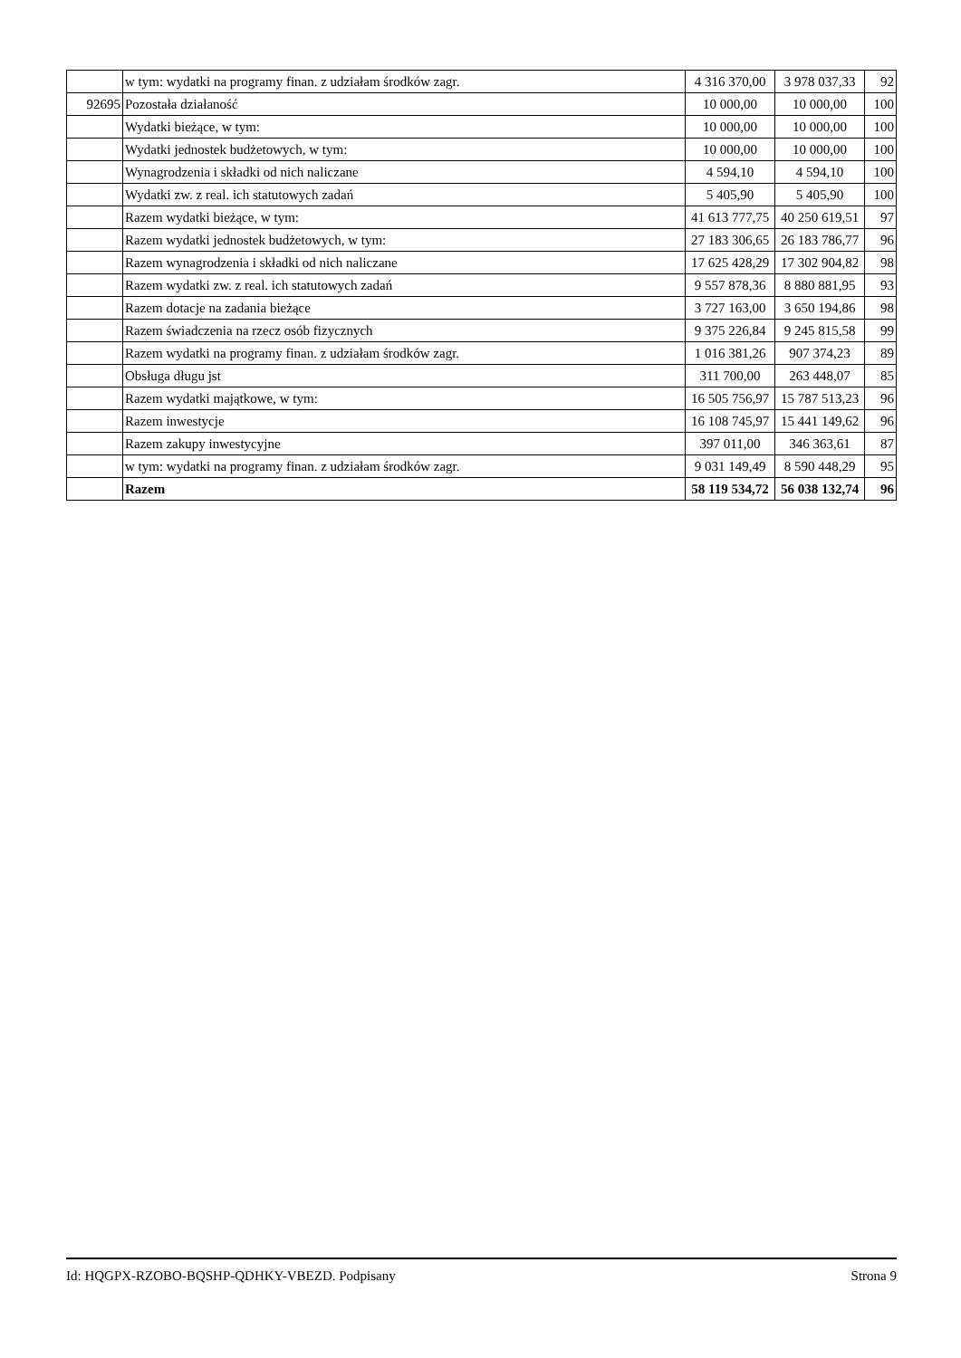| | w tym: wydatki na programy finan. z udziałam środków zagr. | 4 316 370,00 | 3 978 037,33 | 92 |
| 92695 | Pozostała działaność | 10 000,00 | 10 000,00 | 100 |
| | Wydatki bieżące, w tym: | 10 000,00 | 10 000,00 | 100 |
| | Wydatki jednostek budżetowych, w tym: | 10 000,00 | 10 000,00 | 100 |
| | Wynagrodzenia i składki od nich naliczane | 4 594,10 | 4 594,10 | 100 |
| | Wydatki zw. z real. ich statutowych zadań | 5 405,90 | 5 405,90 | 100 |
| | Razem wydatki bieżące, w tym: | 41 613 777,75 | 40 250 619,51 | 97 |
| | Razem wydatki jednostek budżetowych, w tym: | 27 183 306,65 | 26 183 786,77 | 96 |
| | Razem wynagrodzenia i składki od nich naliczane | 17 625 428,29 | 17 302 904,82 | 98 |
| | Razem wydatki zw. z real. ich statutowych zadań | 9 557 878,36 | 8 880 881,95 | 93 |
| | Razem dotacje na zadania bieżące | 3 727 163,00 | 3 650 194,86 | 98 |
| | Razem świadczenia na rzecz osób fizycznych | 9 375 226,84 | 9 245 815,58 | 99 |
| | Razem wydatki na programy finan. z udziałam środków zagr. | 1 016 381,26 | 907 374,23 | 89 |
| | Obsługa długu jst | 311 700,00 | 263 448,07 | 85 |
| | Razem wydatki majątkowe, w tym: | 16 505 756,97 | 15 787 513,23 | 96 |
| | Razem inwestycje | 16 108 745,97 | 15 441 149,62 | 96 |
| | Razem zakupy inwestycyjne | 397 011,00 | 346 363,61 | 87 |
| | w tym: wydatki na programy finan. z udziałam środków zagr. | 9 031 149,49 | 8 590 448,29 | 95 |
| | Razem | 58 119 534,72 | 56 038 132,74 | 96 |
Id: HQGPX-RZOBO-BQSHP-QDHKY-VBEZD. Podpisany Strona 9